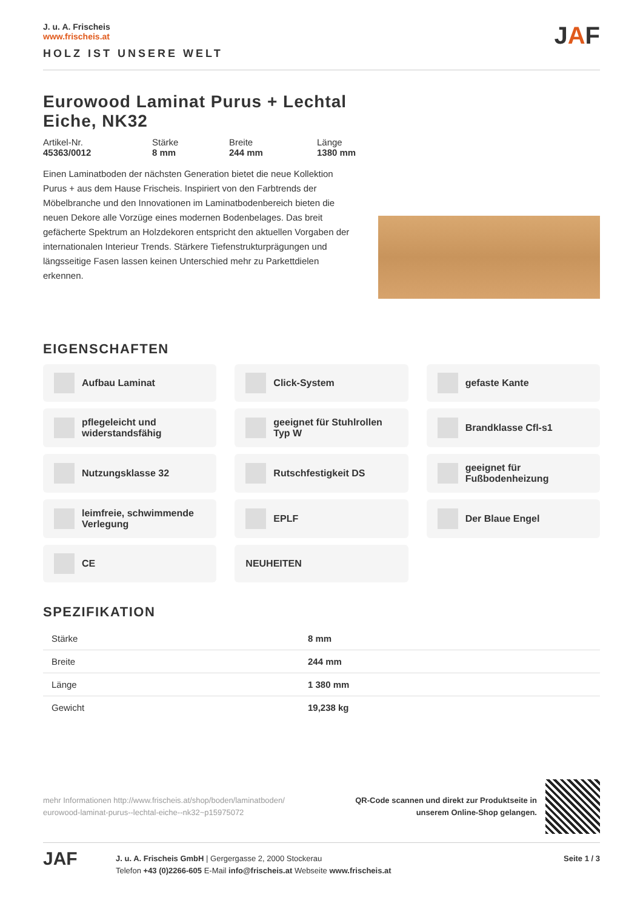J. u. A. Frischeis
www.frischeis.at
HOLZ IST UNSERE WELT
JAF
Eurowood Laminat Purus + Lechtal Eiche, NK32
Artikel-Nr.
45363/0012
Stärke
8 mm
Breite
244 mm
Länge
1380 mm
Einen Laminatboden der nächsten Generation bietet die neue Kollektion Purus + aus dem Hause Frischeis. Inspiriert von den Farbtrends der Möbelbranche und den Innovationen im Laminatbodenbereich bieten die neuen Dekore alle Vorzüge eines modernen Bodenbelages. Das breit gefächerte Spektrum an Holzdekoren entspricht den aktuellen Vorgaben der internationalen Interieur Trends. Stärkere Tiefenstrukturprägungen und längsseitige Fasen lassen keinen Unterschied mehr zu Parkettdielen erkennen.
EIGENSCHAFTEN
Aufbau Laminat
Click-System
gefaste Kante
pflegeleicht und widerstandsfähig
geeignet für Stuhlrollen Typ W
Brandklasse Cfl-s1
Nutzungsklasse 32
Rutschfestigkeit DS
geeignet für Fußbodenheizung
leimfreie, schwimmende Verlegung
EPLF
Der Blaue Engel
CE
NEUHEITEN
SPEZIFIKATION
| Stärke | 8 mm |
| Breite | 244 mm |
| Länge | 1 380 mm |
| Gewicht | 19,238 kg |
mehr Informationen http://www.frischeis.at/shop/boden/laminatboden/
eurowood-laminat-purus--lechtal-eiche--nk32~p15975072
QR-Code scannen und direkt zur Produktseite in
unserem Online-Shop gelangen.
JAF
J. u. A. Frischeis GmbH | Gergergasse 2, 2000 Stockerau
Telefon +43 (0)2266-605 E-Mail info@frischeis.at Webseite www.frischeis.at
Seite 1 / 3